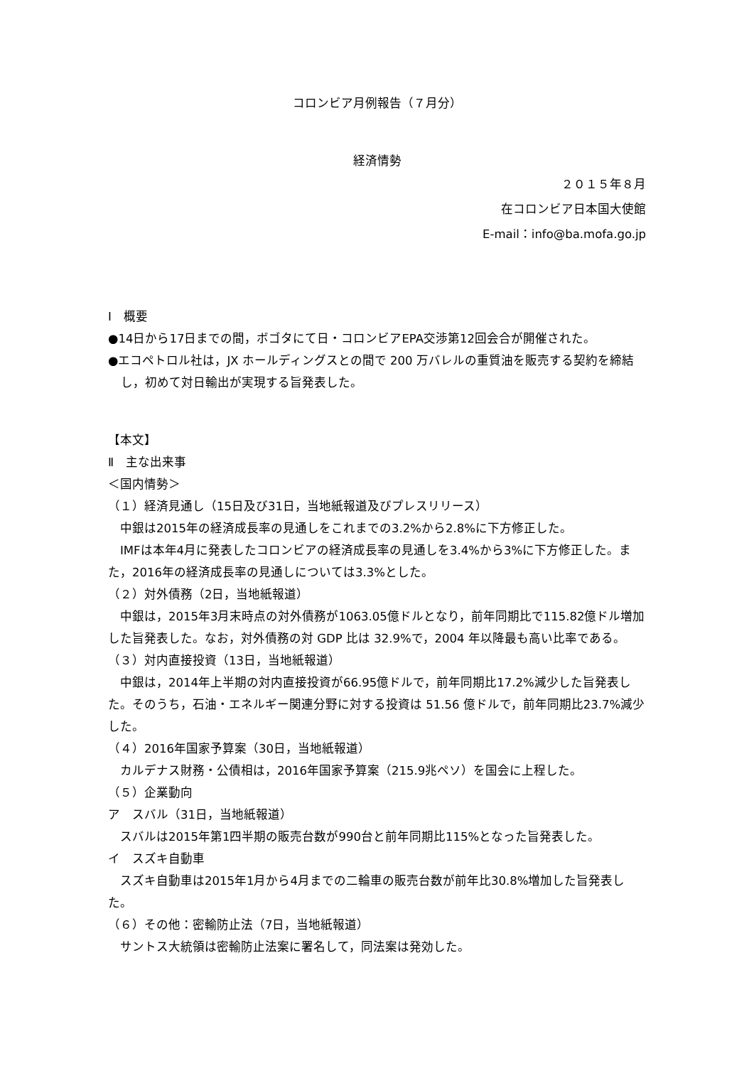コロンビア月例報告（７月分）
経済情勢
２０１５年８月
在コロンビア日本国大使館
E-mail：info@ba.mofa.go.jp
Ⅰ　概要
●14日から17日までの間，ボゴタにて日・コロンビアEPA交渉第12回会合が開催された。
●エコペトロル社は，JX ホールディングスとの間で 200 万バレルの重質油を販売する契約を締結し，初めて対日輸出が実現する旨発表した。
【本文】
Ⅱ　主な出来事
＜国内情勢＞
（１）経済見通し（15日及び31日，当地紙報道及びプレスリリース）
　中銀は2015年の経済成長率の見通しをこれまでの3.2%から2.8%に下方修正した。
　IMFは本年4月に発表したコロンビアの経済成長率の見通しを3.4%から3%に下方修正した。また，2016年の経済成長率の見通しについては3.3%とした。
（２）対外債務（2日，当地紙報道）
　中銀は，2015年3月末時点の対外債務が1063.05億ドルとなり，前年同期比で115.82億ドル増加した旨発表した。なお，対外債務の対 GDP 比は 32.9%で，2004 年以降最も高い比率である。
（３）対内直接投資（13日，当地紙報道）
　中銀は，2014年上半期の対内直接投資が66.95億ドルで，前年同期比17.2%減少した旨発表した。そのうち，石油・エネルギー関連分野に対する投資は 51.56 億ドルで，前年同期比23.7%減少した。
（４）2016年国家予算案（30日，当地紙報道）
　カルデナス財務・公債相は，2016年国家予算案（215.9兆ペソ）を国会に上程した。
（５）企業動向
ア　スバル（31日，当地紙報道）
　スバルは2015年第1四半期の販売台数が990台と前年同期比115%となった旨発表した。
イ　スズキ自動車
　スズキ自動車は2015年1月から4月までの二輪車の販売台数が前年比30.8%増加した旨発表した。
（６）その他：密輸防止法（7日，当地紙報道）
　サントス大統領は密輸防止法案に署名して，同法案は発効した。